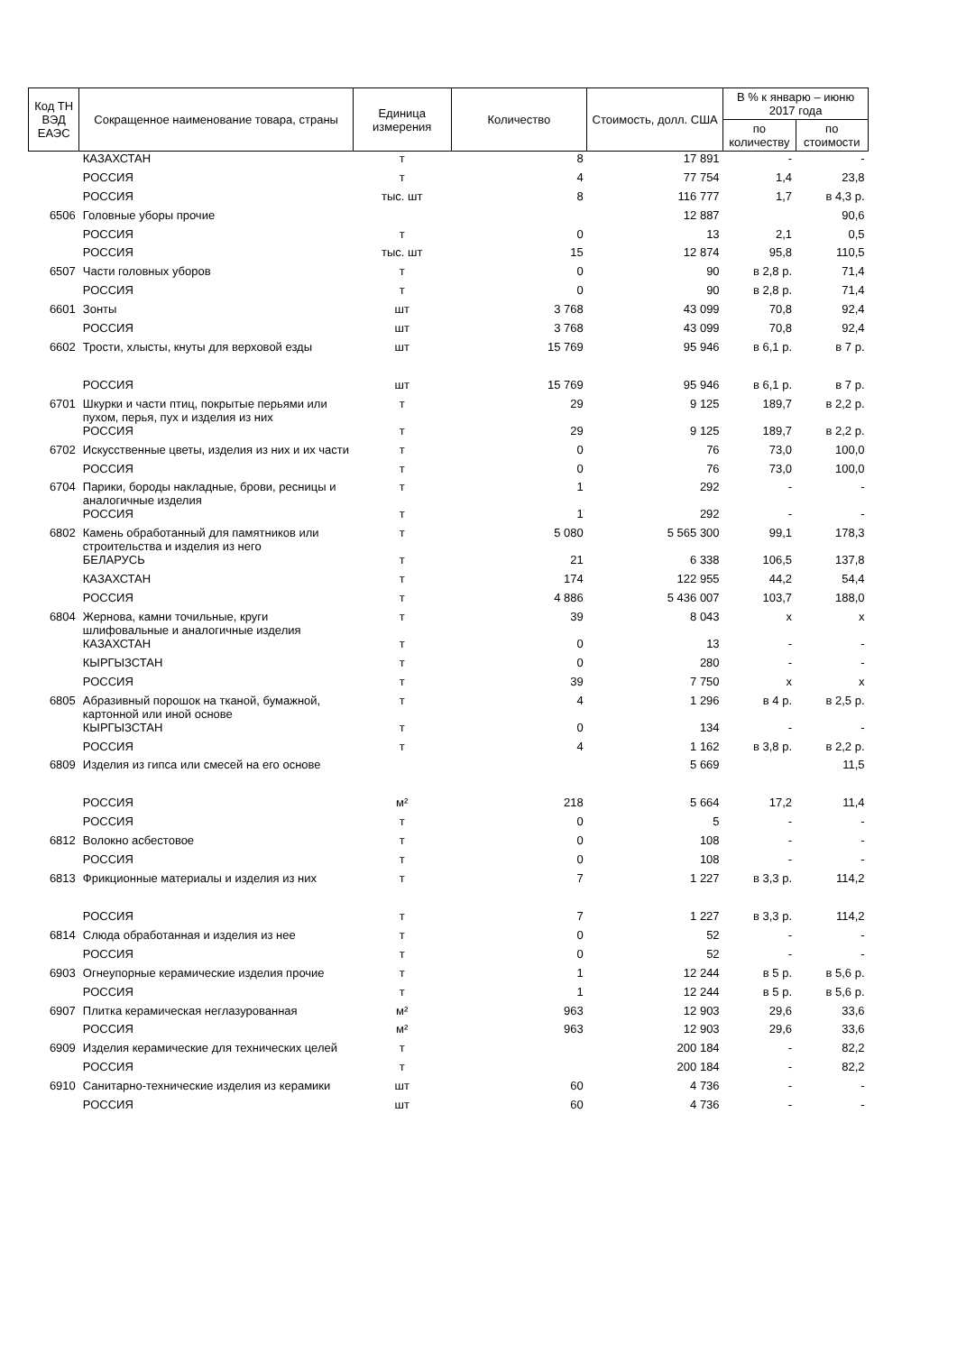| Код ТН ВЭД ЕАЭС | Сокращенное наименование товара, страны | Единица измерения | Количество | Стоимость, долл. США | В % к январю – июню 2017 года | |
| --- | --- | --- | --- | --- | --- | --- |
| | | | | | по количеству | по стоимости |
| | КАЗАХСТАН | т | 8 | 17 891 | - | - |
| | РОССИЯ | т | 4 | 77 754 | 1,4 | 23,8 |
| | РОССИЯ | тыс. шт | 8 | 116 777 | 1,7 | в 4,3 р. |
| 6506 | Головные уборы прочие | | | 12 887 | | 90,6 |
| | РОССИЯ | т | 0 | 13 | 2,1 | 0,5 |
| | РОССИЯ | тыс. шт | 15 | 12 874 | 95,8 | 110,5 |
| 6507 | Части головных уборов | т | 0 | 90 | в 2,8 р. | 71,4 |
| | РОССИЯ | т | 0 | 90 | в 2,8 р. | 71,4 |
| 6601 | Зонты | шт | 3 768 | 43 099 | 70,8 | 92,4 |
| | РОССИЯ | шт | 3 768 | 43 099 | 70,8 | 92,4 |
| 6602 | Трости, хлысты, кнуты для верховой езды | шт | 15 769 | 95 946 | в 6,1 р. | в 7 р. |
| | РОССИЯ | шт | 15 769 | 95 946 | в 6,1 р. | в 7 р. |
| 6701 | Шкурки и части птиц, покрытые перьями или пухом, перья, пух и изделия из них | т | 29 | 9 125 | 189,7 | в 2,2 р. |
| | РОССИЯ | т | 29 | 9 125 | 189,7 | в 2,2 р. |
| 6702 | Искусственные цветы, изделия из них и их части | т | 0 | 76 | 73,0 | 100,0 |
| | РОССИЯ | т | 0 | 76 | 73,0 | 100,0 |
| 6704 | Парики, бороды накладные, брови, ресницы и аналогичные изделия | т | 1 | 292 | - | - |
| | РОССИЯ | т | 1 | 292 | - | - |
| 6802 | Камень обработанный для памятников или строительства и изделия из него | т | 5 080 | 5 565 300 | 99,1 | 178,3 |
| | БЕЛАРУСЬ | т | 21 | 6 338 | 106,5 | 137,8 |
| | КАЗАХСТАН | т | 174 | 122 955 | 44,2 | 54,4 |
| | РОССИЯ | т | 4 886 | 5 436 007 | 103,7 | 188,0 |
| 6804 | Жернова, камни точильные, круги шлифовальные и аналогичные изделия | т | 39 | 8 043 | x | x |
| | КАЗАХСТАН | т | 0 | 13 | - | - |
| | КЫРГЫЗСТАН | т | 0 | 280 | - | - |
| | РОССИЯ | т | 39 | 7 750 | x | x |
| 6805 | Абразивный порошок на тканой, бумажной, картонной или иной основе | т | 4 | 1 296 | в 4 р. | в 2,5 р. |
| | КЫРГЫЗСТАН | т | 0 | 134 | - | - |
| | РОССИЯ | т | 4 | 1 162 | в 3,8 р. | в 2,2 р. |
| 6809 | Изделия из гипса или смесей на его основе | | | 5 669 | | 11,5 |
| | РОССИЯ | м² | 218 | 5 664 | 17,2 | 11,4 |
| | РОССИЯ | т | 0 | 5 | - | - |
| 6812 | Волокно асбестовое | т | 0 | 108 | - | - |
| | РОССИЯ | т | 0 | 108 | - | - |
| 6813 | Фрикционные материалы и изделия из них | т | 7 | 1 227 | в 3,3 р. | 114,2 |
| | РОССИЯ | т | 7 | 1 227 | в 3,3 р. | 114,2 |
| 6814 | Слюда обработанная и изделия из нее | т | 0 | 52 | - | - |
| | РОССИЯ | т | 0 | 52 | - | - |
| 6903 | Огнеупорные керамические изделия прочие | т | 1 | 12 244 | в 5 р. | в 5,6 р. |
| | РОССИЯ | т | 1 | 12 244 | в 5 р. | в 5,6 р. |
| 6907 | Плитка керамическая неглазурованная | м² | 963 | 12 903 | 29,6 | 33,6 |
| | РОССИЯ | м² | 963 | 12 903 | 29,6 | 33,6 |
| 6909 | Изделия керамические для технических целей | т | | 200 184 | - | 82,2 |
| | РОССИЯ | т | | 200 184 | - | 82,2 |
| 6910 | Санитарно-технические изделия из керамики | шт | 60 | 4 736 | - | - |
| | РОССИЯ | шт | 60 | 4 736 | - | - |